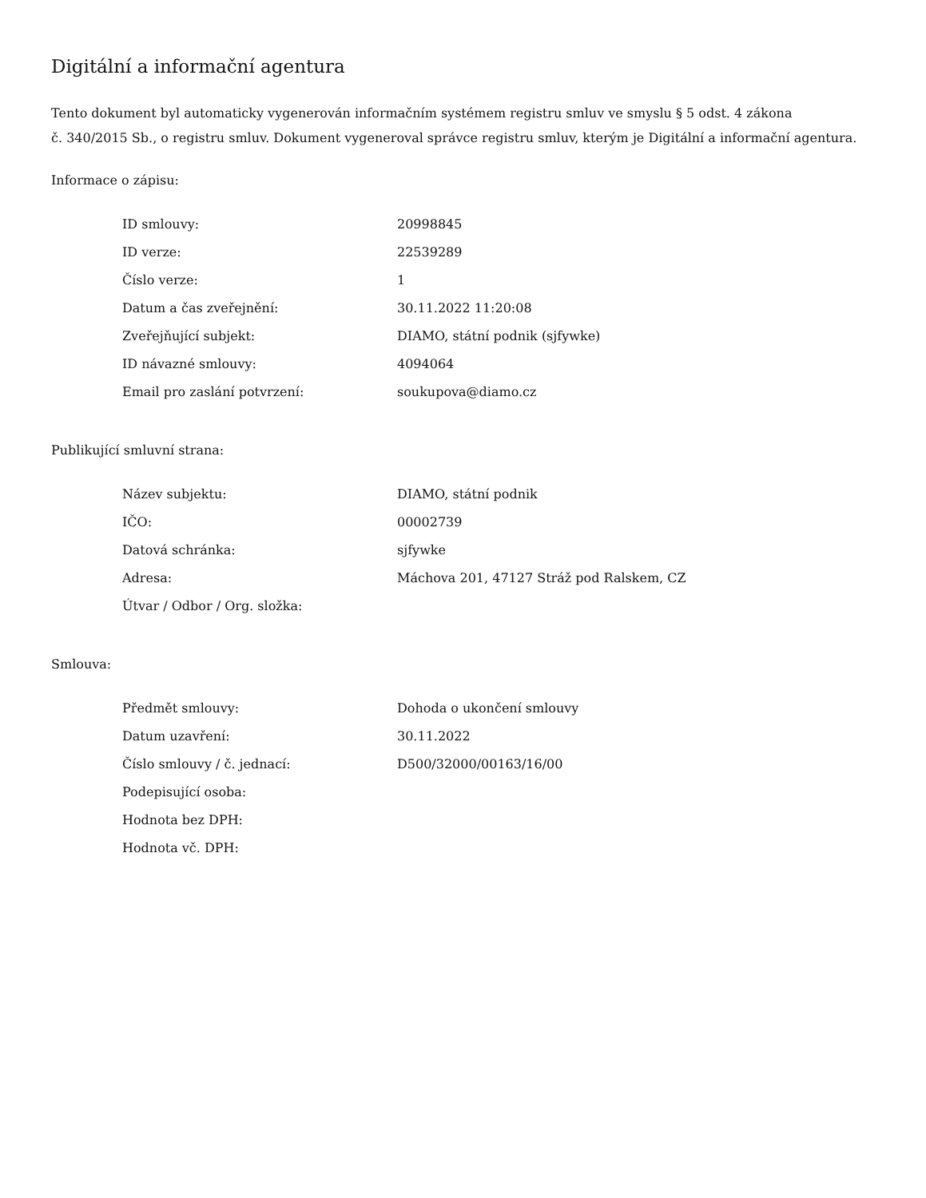Digitální a informační agentura
Tento dokument byl automaticky vygenerován informačním systémem registru smluv ve smyslu § 5 odst. 4 zákona
č. 340/2015 Sb., o registru smluv. Dokument vygeneroval správce registru smluv, kterým je Digitální a informační agentura.
Informace o zápisu:
| ID smlouvy: | 20998845 |
| ID verze: | 22539289 |
| Číslo verze: | 1 |
| Datum a čas zveřejnění: | 30.11.2022 11:20:08 |
| Zveřejňující subjekt: | DIAMO, státní podnik (sjfywke) |
| ID návazné smlouvy: | 4094064 |
| Email pro zaslání potvrzení: | soukupova@diamo.cz |
Publikující smluvní strana:
| Název subjektu: | DIAMO, státní podnik |
| IČO: | 00002739 |
| Datová schránka: | sjfywke |
| Adresa: | Máchova 201, 47127 Stráž pod Ralskem, CZ |
| Útvar / Odbor / Org. složka: | |
Smlouva:
| Předmět smlouvy: | Dohoda o ukončení smlouvy |
| Datum uzavření: | 30.11.2022 |
| Číslo smlouvy / č. jednací: | D500/32000/00163/16/00 |
| Podepisující osoba: | |
| Hodnota bez DPH: | |
| Hodnota vč. DPH: | |